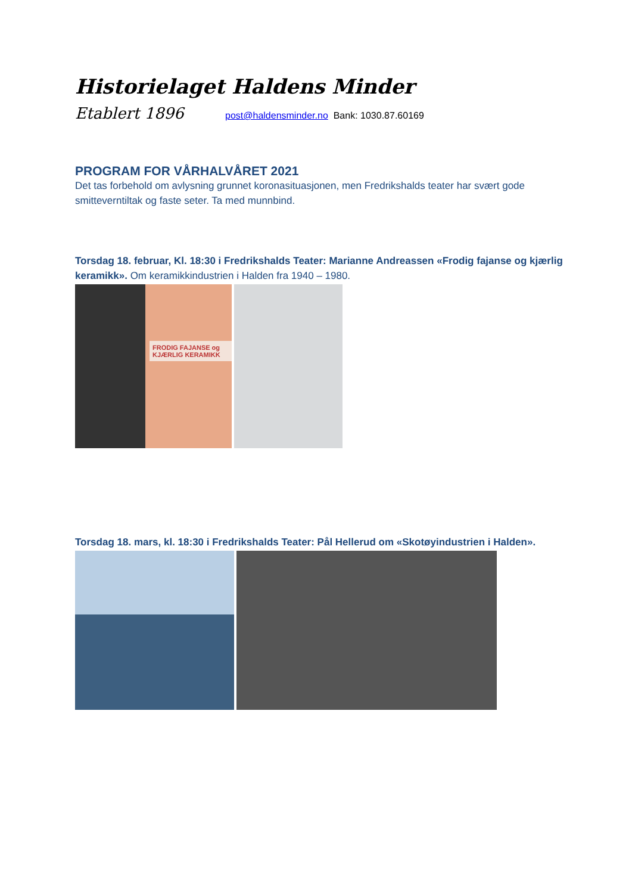Historielaget Haldens Minder
Etablert 1896 post@haldensminder.no Bank: 1030.87.60169
PROGRAM FOR VÅRHALVÅRET 2021
Det tas forbehold om avlysning grunnet koronasituasjonen, men Fredrikshalds teater har svært gode smitteverntiltak og faste seter. Ta med munnbind.
Torsdag 18. februar, Kl. 18:30 i Fredrikshalds Teater: Marianne Andreassen «Frodig fajanse og kjærlig keramikk». Om keramikkindustrien i Halden fra 1940 – 1980.
FRODIG FAJANSE og KJÆRLIG KERAMIKK
Torsdag 18. mars, kl. 18:30 i Fredrikshalds Teater: Pål Hellerud om «Skotøyindustrien i Halden».